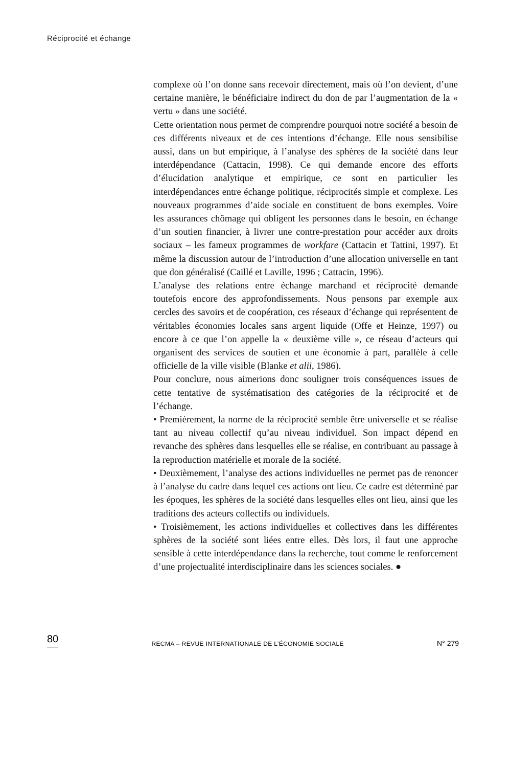Réciprocité et échange
complexe où l’on donne sans recevoir directement, mais où l’on devient, d’une certaine manière, le bénéficiaire indirect du don de par l’augmentation de la « vertu » dans une société.
Cette orientation nous permet de comprendre pourquoi notre société a besoin de ces différents niveaux et de ces intentions d’échange. Elle nous sensibilise aussi, dans un but empirique, à l’analyse des sphères de la société dans leur interdépendance (Cattacin, 1998). Ce qui demande encore des efforts d’élucidation analytique et empirique, ce sont en particulier les interdépendances entre échange politique, réciprocités simple et complexe. Les nouveaux programmes d’aide sociale en constituent de bons exemples. Voire les assurances chômage qui obligent les personnes dans le besoin, en échange d’un soutien financier, à livrer une contre-prestation pour accéder aux droits sociaux – les fameux programmes de workfare (Cattacin et Tattini, 1997). Et même la discussion autour de l’introduction d’une allocation universelle en tant que don généralisé (Caillé et Laville, 1996 ; Cattacin, 1996).
L’analyse des relations entre échange marchand et réciprocité demande toutefois encore des approfondissements. Nous pensons par exemple aux cercles des savoirs et de coopération, ces réseaux d’échange qui représentent de véritables économies locales sans argent liquide (Offe et Heinze, 1997) ou encore à ce que l’on appelle la « deuxième ville », ce réseau d’acteurs qui organisent des services de soutien et une économie à part, parallèle à celle officielle de la ville visible (Blanke et alii, 1986).
Pour conclure, nous aimerions donc souligner trois conséquences issues de cette tentative de systématisation des catégories de la réciprocité et de l’échange.
• Premièrement, la norme de la réciprocité semble être universelle et se réalise tant au niveau collectif qu’au niveau individuel. Son impact dépend en revanche des sphères dans lesquelles elle se réalise, en contribuant au passage à la reproduction matérielle et morale de la société.
• Deuxièmement, l’analyse des actions individuelles ne permet pas de renoncer à l’analyse du cadre dans lequel ces actions ont lieu. Ce cadre est déterminé par les époques, les sphères de la société dans lesquelles elles ont lieu, ainsi que les traditions des acteurs collectifs ou individuels.
• Troisièmement, les actions individuelles et collectives dans les différentes sphères de la société sont liées entre elles. Dès lors, il faut une approche sensible à cette interdépendance dans la recherche, tout comme le renforcement d’une projectualité interdisciplinaire dans les sciences sociales. ●
80 RECMA – REVUE INTERNATIONALE DE L’ÉCONOMIE SOCIALE N° 279